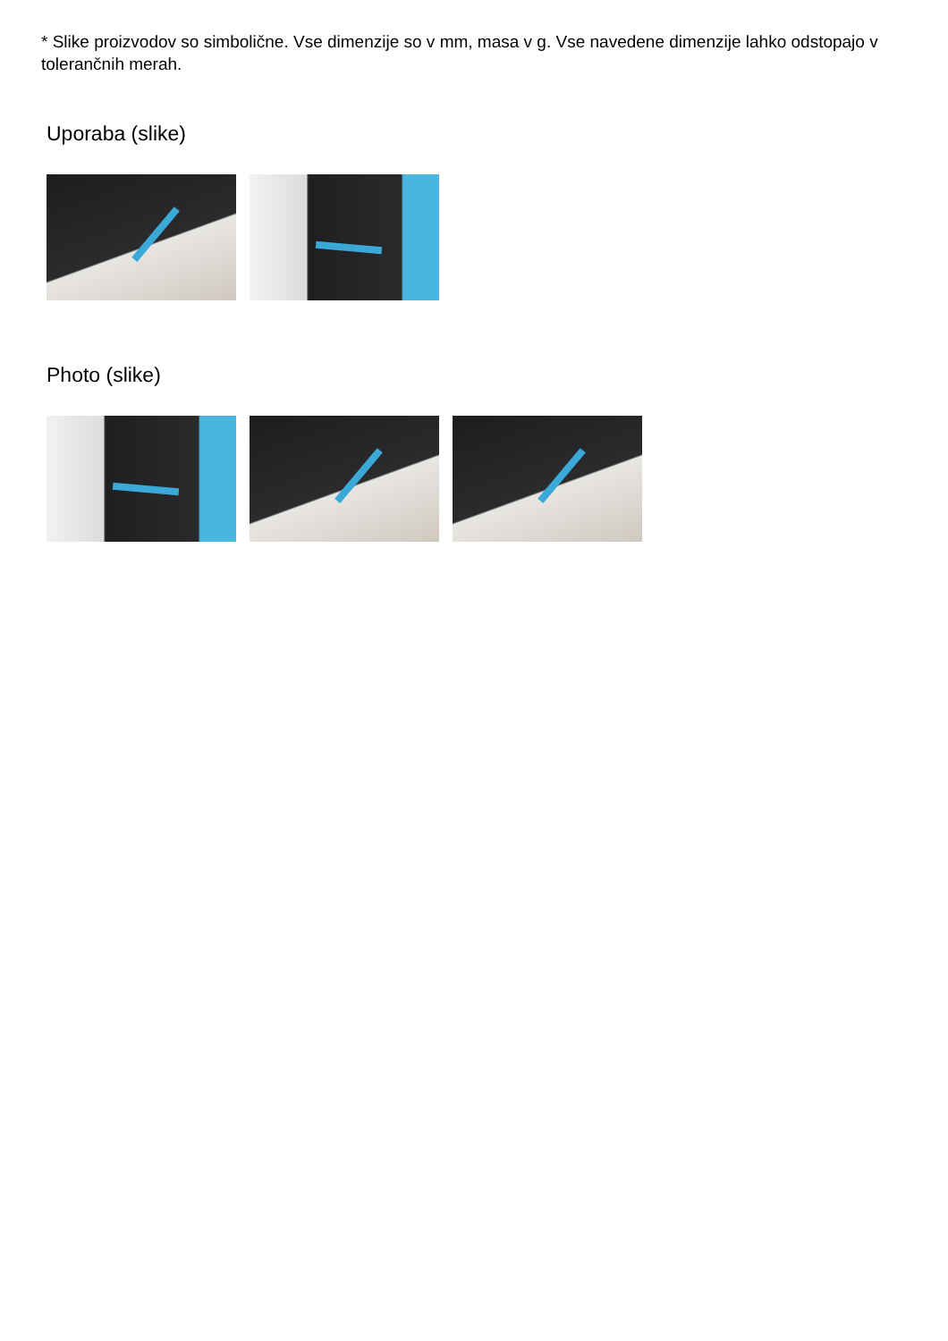* Slike proizvodov so simbolične. Vse dimenzije so v mm, masa v g. Vse navedene dimenzije lahko odstopajo v tolerančnih merah.
Uporaba (slike)
Photo (slike)